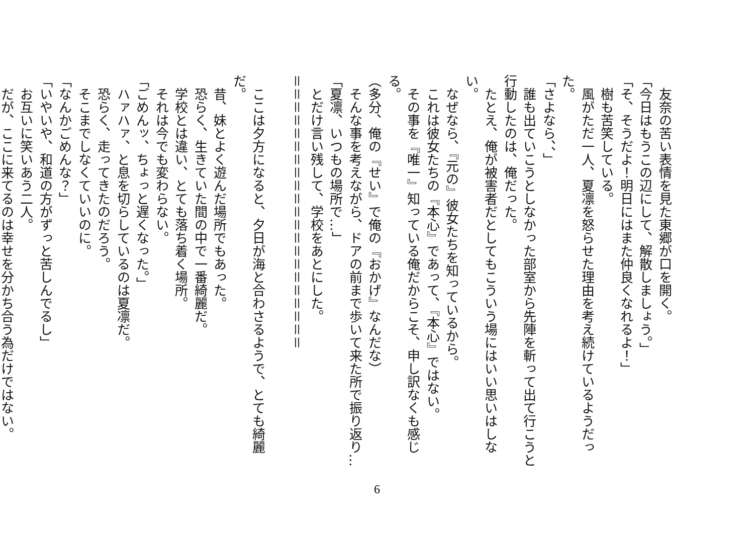友奈の苦い表情を見た東郷が口を開く。
「今日はもうこの辺にして、解散しましょう。」
「そ、そうだよ！明日にはまた仲良くなれるよ！」
　樹も苦笑している。
　風がただ一人、夏凛を怒らせた理由を考え続けているようだった。
「さよなら、、」
　誰も出ていこうとしなかった部室から先陣を斬って出て行こうと
行動したのは、俺だった。
　たとえ、俺が被害者だとしてもこういう場にはいい思いはしない。
　なぜなら、『元の』彼女たちを知っているから。
　これは彼女たちの『本心』であって、『本心』ではない。
　その事を『唯一』知っている俺だからこそ、申し訳なくも感じる。
（多分、俺の『せい』で俺の『おかげ』なんだな）
　そんな事を考えながら、ドアの前まで歩いて来た所で振り返り…
「夏凛、いつもの場所で…」
　とだけ言い残して、学校をあとにした。
＝＝＝＝＝＝＝＝＝＝＝＝＝＝＝＝＝＝＝＝＝
　ここは夕方になると、夕日が海と合わさるようで、とても綺麗だ。
　昔、妹とよく遊んだ場所でもあった。
　恐らく、生きていた間の中で一番綺麗だ。
　学校とは違い、とても落ち着く場所。
　それは今でも変わらない。
「ごめんッ、ちょっと遅くなった。」
　ハァハァ、と息を切らしているのは夏凛だ。
　恐らく、走ってきたのだろう。
　そこまでしなくていいのに。
「なんかごめんな？」
「いやいや、和道の方がずっと苦しんでるし」
　お互いに笑いあう二人。
　だが、ここに来てるのは幸せを分かち合う為だけではない。
6